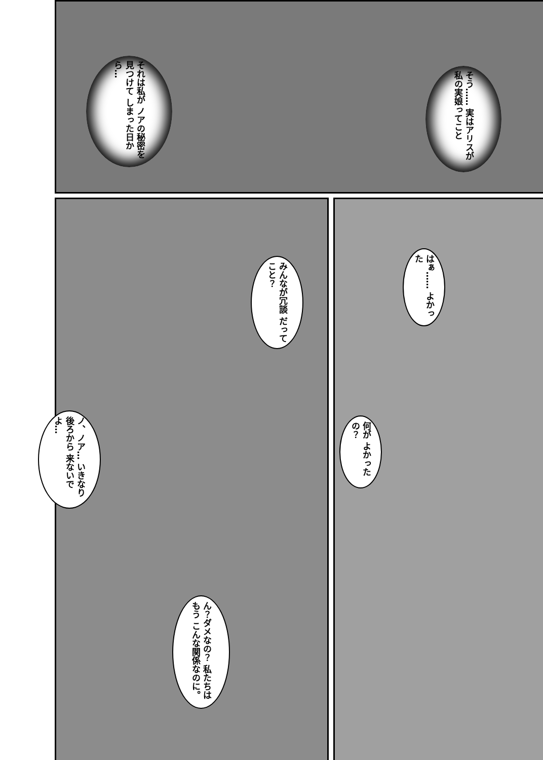それは私が ノアの秘密を見つけて しまった日から…
そう…… 実はアリスが 私の実娘ってこと
みんなが冗談 だってこと？
はぁ…… よかった
ノ、ノア… いきなり後ろから 来ないでよ…
何が よかったの？
ん？ダメなの？ 私たちはもう こんな関係なのに。